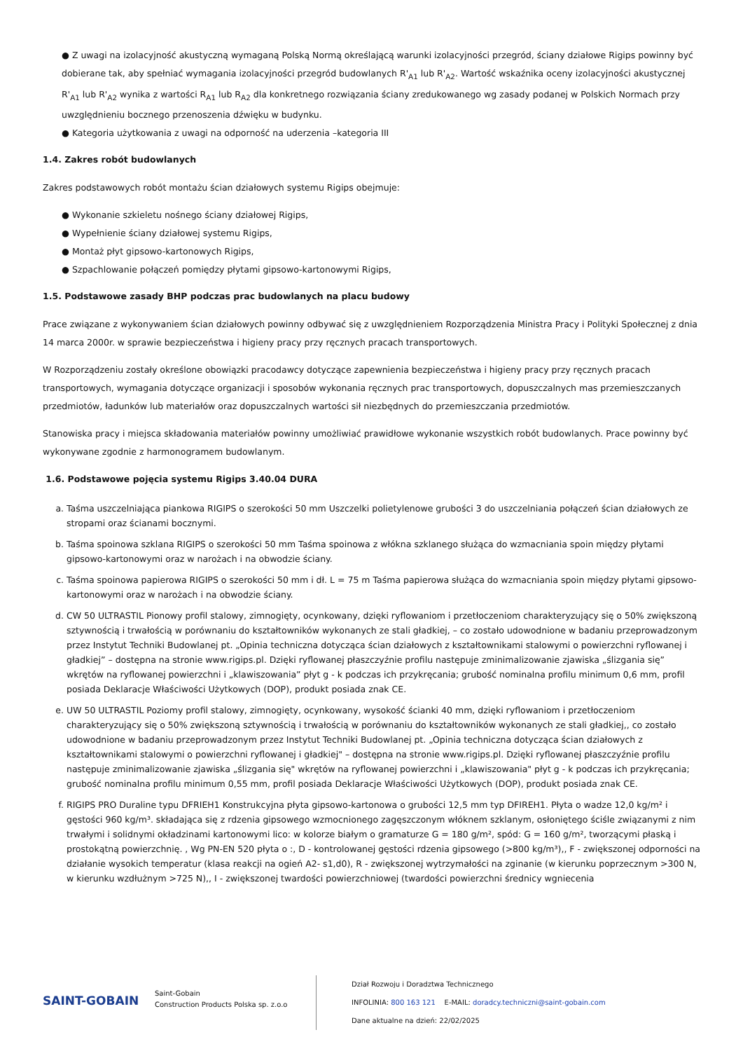● Z uwagi na izolacyjność akustyczną wymaganą Polską Normą określającą warunki izolacyjności przegród, ściany działowe Rigips powinny być dobierane tak, aby spełniać wymagania izolacyjności przegród budowlanych R'<sub>A1</sub> lub R'<sub>A2</sub>. Wartość wskaźnika oceny izolacyjności akustycznej R'<sub>A1</sub> lub R'<sub>A2</sub> wynika z wartości R<sub>A1</sub> lub R<sub>A2</sub> dla konkretnego rozwiązania ściany zredukowanego wg zasady podanej w Polskich Normach przy uwzględnieniu bocznego przenoszenia dźwięku w budynku.
● Kategoria użytkowania z uwagi na odporność na uderzenia –kategoria III
1.4. Zakres robót budowlanych
Zakres podstawowych robót montażu ścian działowych systemu Rigips obejmuje:
● Wykonanie szkieletu nośnego ściany działowej Rigips,
● Wypełnienie ściany działowej systemu Rigips,
● Montaż płyt gipsowo-kartonowych Rigips,
● Szpachlowanie połączeń pomiędzy płytami gipsowo-kartonowymi Rigips,
1.5. Podstawowe zasady BHP podczas prac budowlanych na placu budowy
Prace związane z wykonywaniem ścian działowych powinny odbywać się z uwzględnieniem Rozporządzenia Ministra Pracy i Polityki Społecznej z dnia 14 marca 2000r. w sprawie bezpieczeństwa i higieny pracy przy ręcznych pracach transportowych.
W Rozporządzeniu zostały określone obowiązki pracodawcy dotyczące zapewnienia bezpieczeństwa i higieny pracy przy ręcznych pracach transportowych, wymagania dotyczące organizacji i sposobów wykonania ręcznych prac transportowych, dopuszczalnych mas przemieszczanych przedmiotów, ładunków lub materiałów oraz dopuszczalnych wartości sił niezbędnych do przemieszczania przedmiotów.
Stanowiska pracy i miejsca składowania materiałów powinny umożliwiać prawidłowe wykonanie wszystkich robót budowlanych. Prace powinny być wykonywane zgodnie z harmonogramem budowlanym.
1.6. Podstawowe pojęcia systemu Rigips 3.40.04 DURA
a. Taśma uszczelniająca piankowa RIGIPS o szerokości 50 mm Uszczelki polietylenowe grubości 3 do uszczelniania połączeń ścian działowych ze stropami oraz ścianami bocznymi.
b. Taśma spoinowa szklana RIGIPS o szerokości 50 mm Taśma spoinowa z włókna szklanego służąca do wzmacniania spoin między płytami gipsowo-kartonowymi oraz w narożach i na obwodzie ściany.
c. Taśma spoinowa papierowa RIGIPS o szerokości 50 mm i dł. L = 75 m Taśma papierowa służąca do wzmacniania spoin między płytami gipsowo-kartonowymi oraz w narożach i na obwodzie ściany.
d. CW 50 ULTRASTIL Pionowy profil stalowy, zimnogięty, ocynkowany, dzięki ryflowaniom i przetłoczeniom charakteryzujący się o 50% zwiększoną sztywnością i trwałością w porównaniu do kształtowników wykonanych ze stali gładkiej, – co zostało udowodnione w badaniu przeprowadzonym przez Instytut Techniki Budowlanej pt. „Opinia techniczna dotycząca ścian działowych z kształtownikami stalowymi o powierzchni ryflowanej i gładkiej” – dostępna na stronie www.rigips.pl. Dzięki ryflowanej płaszczyźnie profilu następuje zminimalizowanie zjawiska „ślizgania się” wkrętów na ryflowanej powierzchni i „klawiszowania” płyt g - k podczas ich przykręcania; grubość nominalna profilu minimum 0,6 mm, profil posiada Deklaracje Właściwości Użytkowych (DOP), produkt posiada znak CE.
e. UW 50 ULTRASTIL Poziomy profil stalowy, zimnogięty, ocynkowany, wysokość ścianki 40 mm, dzięki ryflowaniom i przetłoczeniom charakteryzujący się o 50% zwiększoną sztywnością i trwałością w porównaniu do kształtowników wykonanych ze stali gładkiej,, co zostało udowodnione w badaniu przeprowadzonym przez Instytut Techniki Budowlanej pt. „Opinia techniczna dotycząca ścian działowych z kształtownikami stalowymi o powierzchni ryflowanej i gładkiej" – dostępna na stronie www.rigips.pl. Dzięki ryflowanej płaszczyźnie profilu następuje zminimalizowanie zjawiska „ślizgania się" wkrętów na ryflowanej powierzchni i „klawiszowania" płyt g - k podczas ich przykręcania; grubość nominalna profilu minimum 0,55 mm, profil posiada Deklaracje Właściwości Użytkowych (DOP), produkt posiada znak CE.
f. RIGIPS PRO Duraline typu DFRIEH1 Konstrukcyjna płyta gipsowo-kartonowa o grubości 12,5 mm typ DFIREH1. Płyta o wadze 12,0 kg/m² i gęstości 960 kg/m³. składająca się z rdzenia gipsowego wzmocnionego zagęszczonym włóknem szklanym, osłoniętego ściśle związanymi z nim trwałymi i solidnymi okładzinami kartonowymi lico: w kolorze białym o gramaturze G = 180 g/m², spód: G = 160 g/m², tworzącymi płaską i prostokątną powierzchnię. , Wg PN-EN 520 płyta o :, D - kontrolowanej gęstości rdzenia gipsowego (>800 kg/m³),, F - zwiększonej odporności na działanie wysokich temperatur (klasa reakcji na ogień A2- s1,d0), R - zwiększonej wytrzymałości na zginanie (w kierunku poprzecznym >300 N, w kierunku wzdłużnym >725 N),, I - zwiększonej twardości powierzchniowej (twardości powierzchni średnicy wgniecenia
SAINT-GOBAIN
Saint-Gobain
Construction Products Polska sp. z.o.o
Dział Rozwoju i Doradztwa Technicznego
INFOLINIA: 800 163 121 E-MAIL: doradcy.techniczni@saint-gobain.com
Dane aktualne na dzień: 22/02/2025